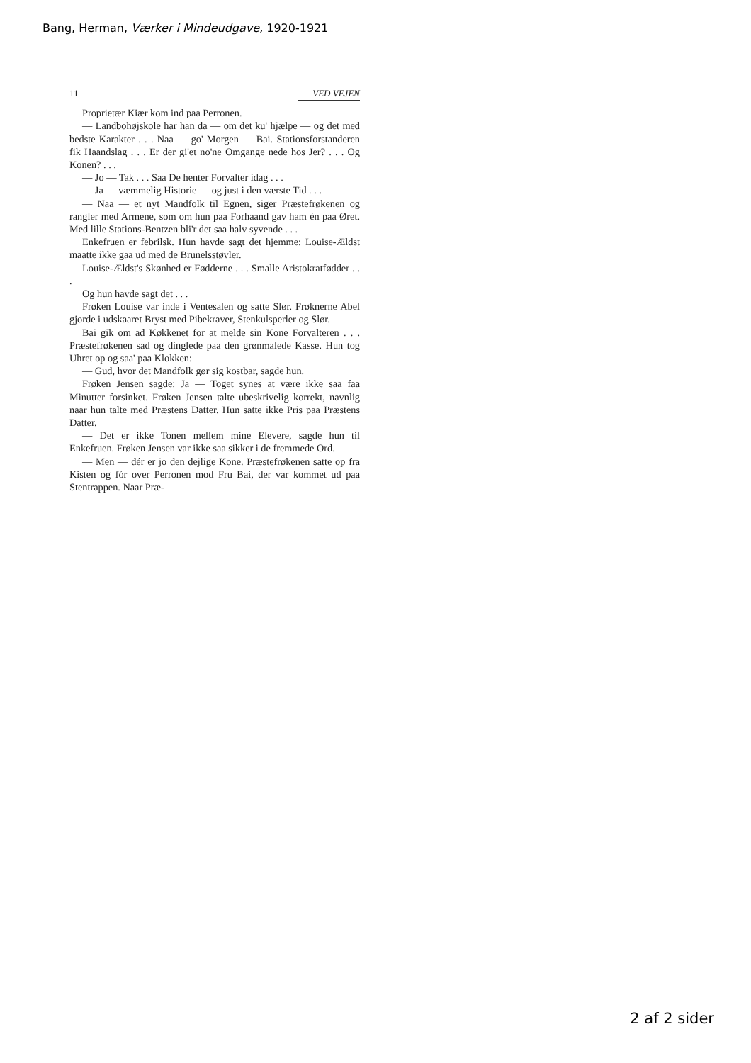Bang, Herman, Værker i Mindeudgave, 1920-1921
11 VED VEJEN
Proprietær Kiær kom ind paa Perronen.
— Landbohøjskole har han da — om det ku' hjælpe — og det med bedste Karakter . . . Naa — go' Morgen — Bai. Stationsforstanderen fik Haandslag . . . Er der gi'et no'ne Omgange nede hos Jer? . . . Og Konen? . . .
— Jo — Tak . . . Saa De henter Forvalter idag . . .
— Ja — væmmelig Historie — og just i den værste Tid . . .
— Naa — et nyt Mandfolk til Egnen, siger Præstefrøkenen og rangler med Armene, som om hun paa Forhaand gav ham én paa Øret. Med lille Stations-Bentzen bli'r det saa halv syvende . . .
Enkefruen er febrilsk. Hun havde sagt det hjemme: Louise-Ældst maatte ikke gaa ud med de Brunelsstøvler.
Louise-Ældst's Skønhed er Fødderne . . . Smalle Aristokratfødder . . .
Og hun havde sagt det . . .
Frøken Louise var inde i Ventesalen og satte Slør. Frøknerne Abel gjorde i udskaaret Bryst med Pibekraver, Stenkulsperler og Slør.
Bai gik om ad Køkkenet for at melde sin Kone Forvalteren . . . Præstefrøkenen sad og dinglede paa den grønmalede Kasse. Hun tog Uhret op og saa' paa Klokken:
— Gud, hvor det Mandfolk gør sig kostbar, sagde hun.
Frøken Jensen sagde: Ja — Toget synes at være ikke saa faa Minutter forsinket. Frøken Jensen talte ubeskrivelig korrekt, navnlig naar hun talte med Præstens Datter. Hun satte ikke Pris paa Præstens Datter.
— Det er ikke Tonen mellem mine Elevere, sagde hun til Enkefruen. Frøken Jensen var ikke saa sikker i de fremmede Ord.
— Men — dér er jo den dejlige Kone. Præstefrøkenen satte op fra Kisten og fór over Perronen mod Fru Bai, der var kommet ud paa Stentrappen. Naar Præ-
2 af 2 sider